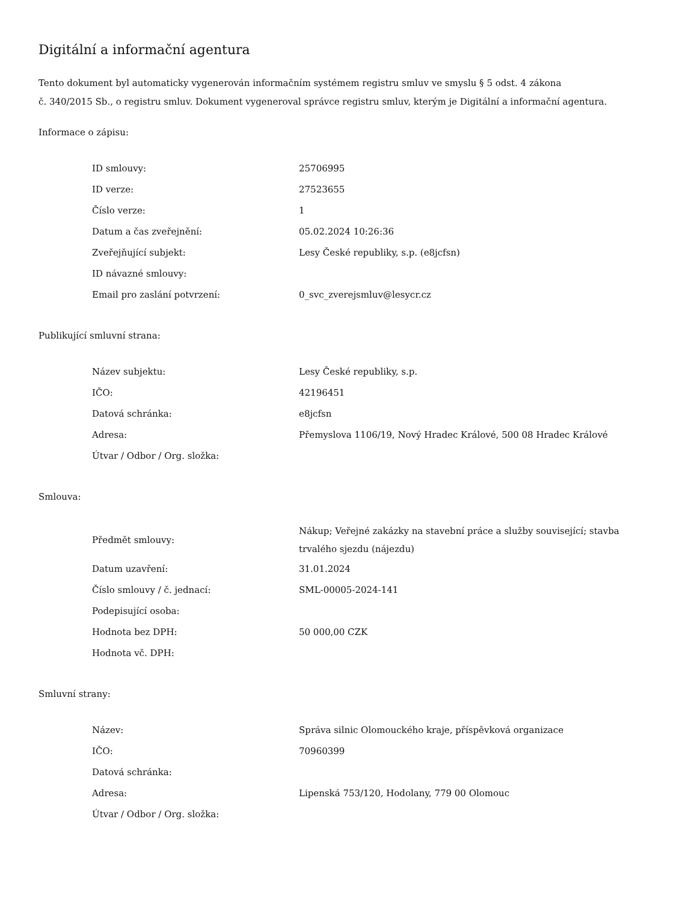Digitální a informační agentura
Tento dokument byl automaticky vygenerován informačním systémem registru smluv ve smyslu § 5 odst. 4 zákona
č. 340/2015 Sb., o registru smluv. Dokument vygeneroval správce registru smluv, kterým je Digitální a informační agentura.
Informace o zápisu:
| ID smlouvy: | 25706995 |
| ID verze: | 27523655 |
| Číslo verze: | 1 |
| Datum a čas zveřejnění: | 05.02.2024 10:26:36 |
| Zveřejňující subjekt: | Lesy České republiky, s.p. (e8jcfsn) |
| ID návazné smlouvy: | |
| Email pro zaslání potvrzení: | 0_svc_zverejsmluv@lesycr.cz |
Publikující smluvní strana:
| Název subjektu: | Lesy České republiky, s.p. |
| IČO: | 42196451 |
| Datová schránka: | e8jcfsn |
| Adresa: | Přemyslova 1106/19, Nový Hradec Králové, 500 08 Hradec Králové |
| Útvar / Odbor / Org. složka: | |
Smlouva:
| Předmět smlouvy: | Nákup; Veřejné zakázky na stavební práce a služby související; stavba trvalého sjezdu (nájezdu) |
| Datum uzavření: | 31.01.2024 |
| Číslo smlouvy / č. jednací: | SML-00005-2024-141 |
| Podepisující osoba: | |
| Hodnota bez DPH: | 50 000,00 CZK |
| Hodnota vč. DPH: | |
Smluvní strany:
| Název: | Správa silnic Olomouckého kraje, příspěvková organizace |
| IČO: | 70960399 |
| Datová schránka: | |
| Adresa: | Lipenská 753/120, Hodolany, 779 00 Olomouc |
| Útvar / Odbor / Org. složka: | |